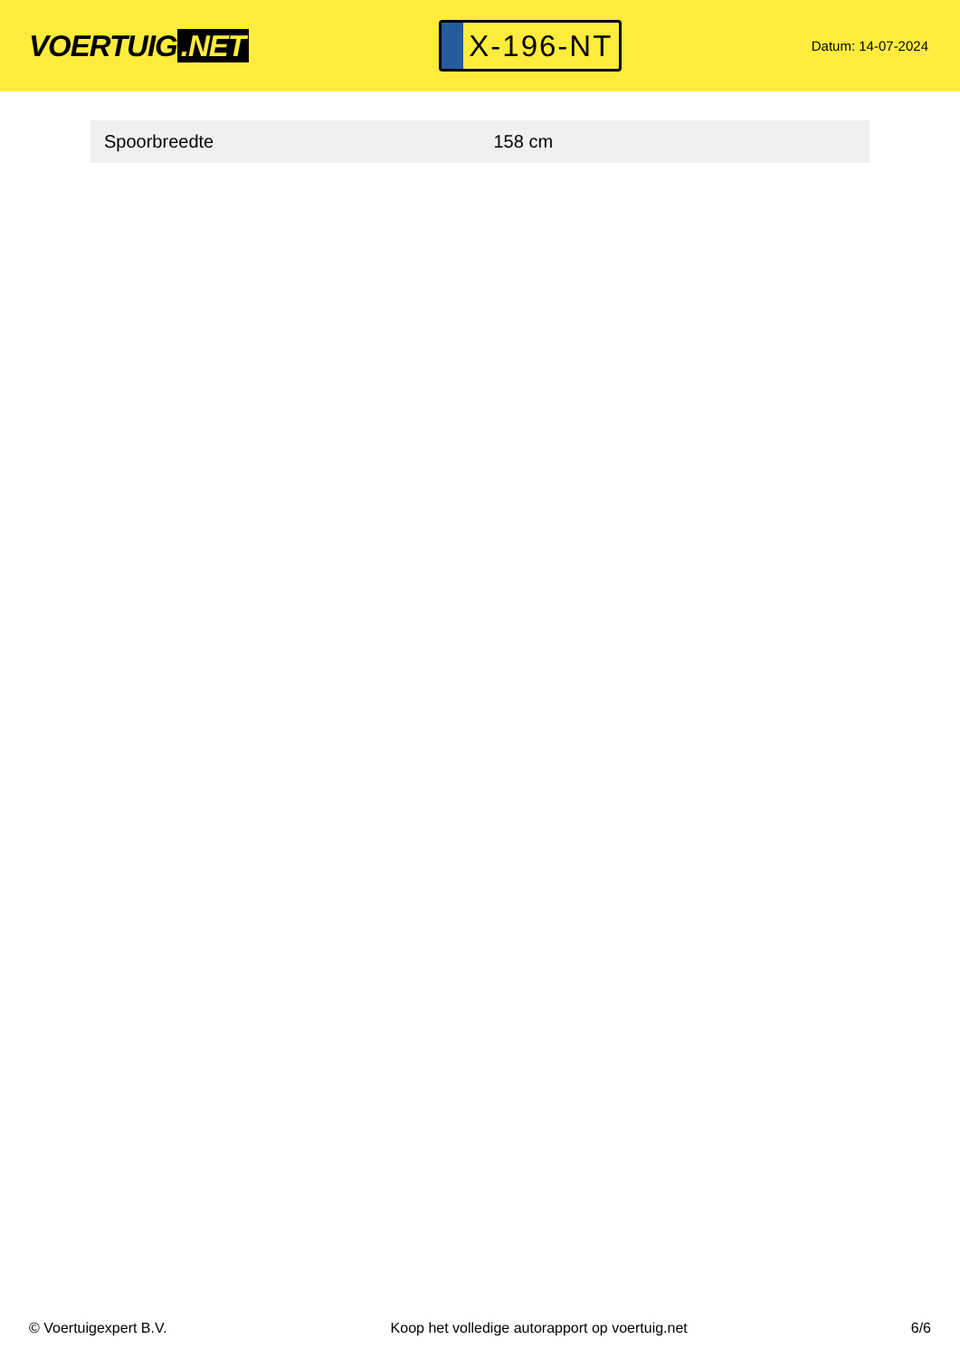VOERTUIG.NET
X-196-NT
Datum: 14-07-2024
| Spoorbreedte | 158 cm |
© Voertuigexpert B.V. Koop het volledige autorapport op voertuig.net 6/6